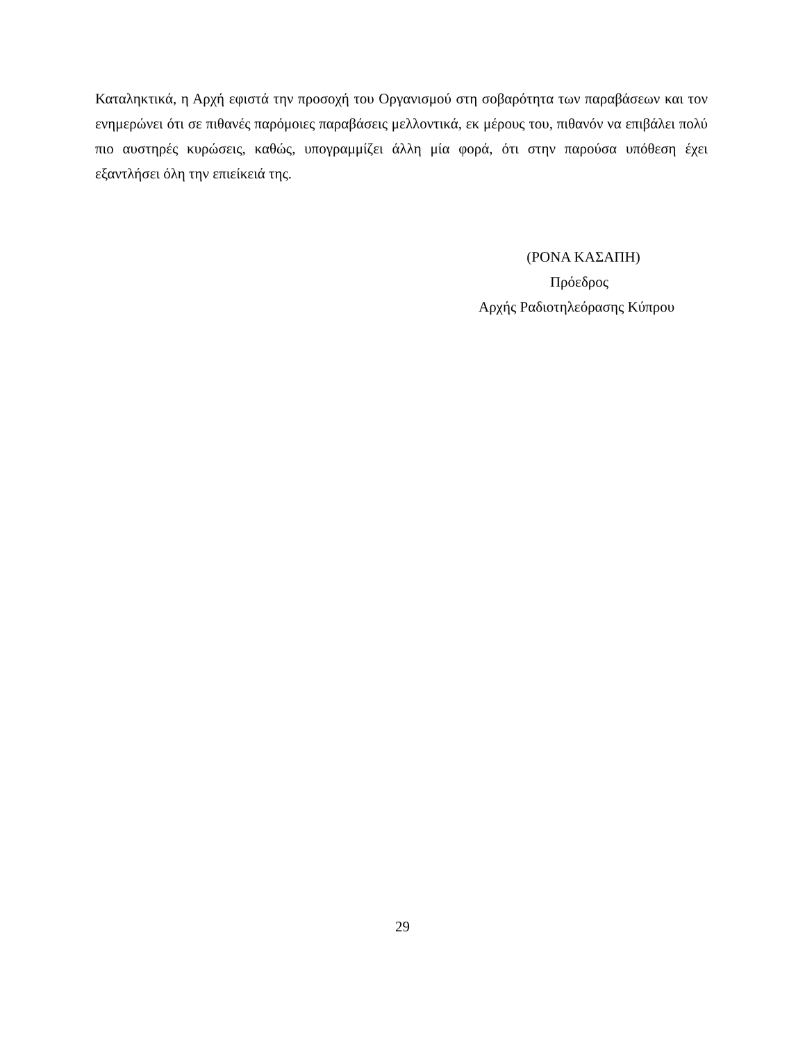Καταληκτικά, η Αρχή εφιστά την προσοχή του Οργανισμού στη σοβαρότητα των παραβάσεων και τον ενημερώνει ότι σε πιθανές παρόμοιες παραβάσεις μελλοντικά, εκ μέρους του, πιθανόν να επιβάλει πολύ πιο αυστηρές κυρώσεις, καθώς, υπογραμμίζει άλλη μία φορά, ότι στην παρούσα υπόθεση έχει εξαντλήσει όλη την επιείκειά της.
(ΡΟΝΑ ΚΑΣΑΠΗ)
Πρόεδρος
Αρχής Ραδιοτηλεόρασης Κύπρου
29